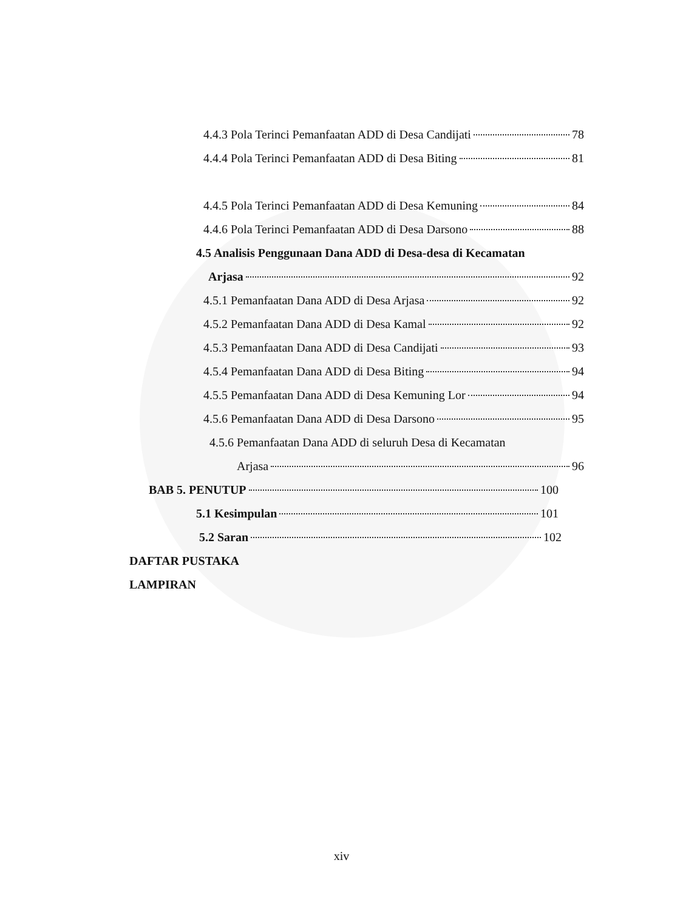4.4.3 Pola Terinci Pemanfaatan ADD di Desa Candijati 78
4.4.4 Pola Terinci Pemanfaatan ADD di Desa Biting 81
4.4.5 Pola Terinci Pemanfaatan ADD di Desa Kemuning 84
4.4.6 Pola Terinci Pemanfaatan ADD di Desa Darsono 88
4.5 Analisis Penggunaan Dana ADD di Desa-desa di Kecamatan
Arjasa 92
4.5.1 Pemanfaatan Dana ADD di Desa Arjasa 92
4.5.2 Pemanfaatan Dana ADD di Desa Kamal 92
4.5.3 Pemanfaatan Dana ADD di Desa Candijati 93
4.5.4 Pemanfaatan Dana ADD di Desa Biting 94
4.5.5 Pemanfaatan Dana ADD di Desa Kemuning Lor 94
4.5.6 Pemanfaatan Dana ADD di Desa Darsono 95
4.5.6 Pemanfaatan Dana ADD di seluruh Desa di Kecamatan
Arjasa 96
BAB 5. PENUTUP 100
5.1 Kesimpulan 101
5.2 Saran 102
DAFTAR PUSTAKA
LAMPIRAN
xiv